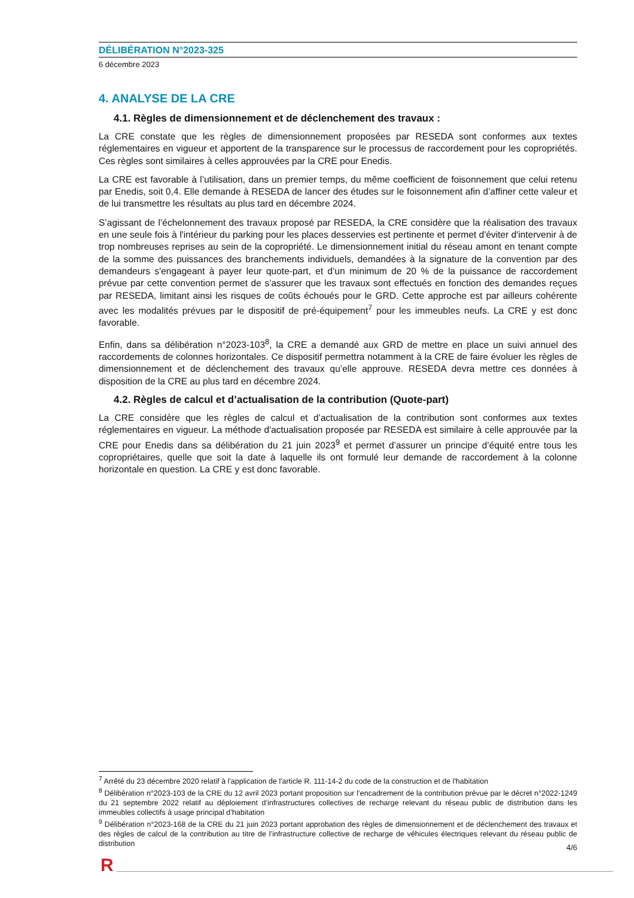DÉLIBÉRATION N°2023-325
6 décembre 2023
4. ANALYSE DE LA CRE
4.1. Règles de dimensionnement et de déclenchement des travaux :
La CRE constate que les règles de dimensionnement proposées par RESEDA sont conformes aux textes réglementaires en vigueur et apportent de la transparence sur le processus de raccordement pour les copropriétés. Ces règles sont similaires à celles approuvées par la CRE pour Enedis.
La CRE est favorable à l’utilisation, dans un premier temps, du même coefficient de foisonnement que celui retenu par Enedis, soit 0,4. Elle demande à RESEDA de lancer des études sur le foisonnement afin d’affiner cette valeur et de lui transmettre les résultats au plus tard en décembre 2024.
S’agissant de l’échelonnement des travaux proposé par RESEDA, la CRE considère que la réalisation des travaux en une seule fois à l'intérieur du parking pour les places desservies est pertinente et permet d'éviter d'intervenir à de trop nombreuses reprises au sein de la copropriété. Le dimensionnement initial du réseau amont en tenant compte de la somme des puissances des branchements individuels, demandées à la signature de la convention par des demandeurs s'engageant à payer leur quote-part, et d’un minimum de 20 % de la puissance de raccordement prévue par cette convention permet de s’assurer que les travaux sont effectués en fonction des demandes reçues par RESEDA, limitant ainsi les risques de coûts échoués pour le GRD. Cette approche est par ailleurs cohérente avec les modalités prévues par le dispositif de pré-équipement<sup>7</sup> pour les immeubles neufs. La CRE y est donc favorable.
Enfin, dans sa délibération n°2023-103<sup>8</sup>, la CRE a demandé aux GRD de mettre en place un suivi annuel des raccordements de colonnes horizontales. Ce dispositif permettra notamment à la CRE de faire évoluer les règles de dimensionnement et de déclenchement des travaux qu’elle approuve. RESEDA devra mettre ces données à disposition de la CRE au plus tard en décembre 2024.
4.2. Règles de calcul et d’actualisation de la contribution (Quote-part)
La CRE considère que les règles de calcul et d’actualisation de la contribution sont conformes aux textes réglementaires en vigueur. La méthode d'actualisation proposée par RESEDA est similaire à celle approuvée par la CRE pour Enedis dans sa délibération du 21 juin 2023<sup>9</sup> et permet d’assurer un principe d’équité entre tous les copropriétaires, quelle que soit la date à laquelle ils ont formulé leur demande de raccordement à la colonne horizontale en question. La CRE y est donc favorable.
<sup>7</sup> Arrêté du 23 décembre 2020 relatif à l'application de l'article R. 111-14-2 du code de la construction et de l'habitation
<sup>8</sup> Délibération n°2023-103 de la CRE du 12 avril 2023 portant proposition sur l’encadrement de la contribution prévue par le décret n°2022-1249 du 21 septembre 2022 relatif au déploiement d’infrastructures collectives de recharge relevant du réseau public de distribution dans les immeubles collectifs à usage principal d’habitation
<sup>9</sup> Délibération n°2023-168 de la CRE du 21 juin 2023 portant approbation des règles de dimensionnement et de déclenchement des travaux et des règles de calcul de la contribution au titre de l’infrastructure collective de recharge de véhicules électriques relevant du réseau public de distribution
4/6
R